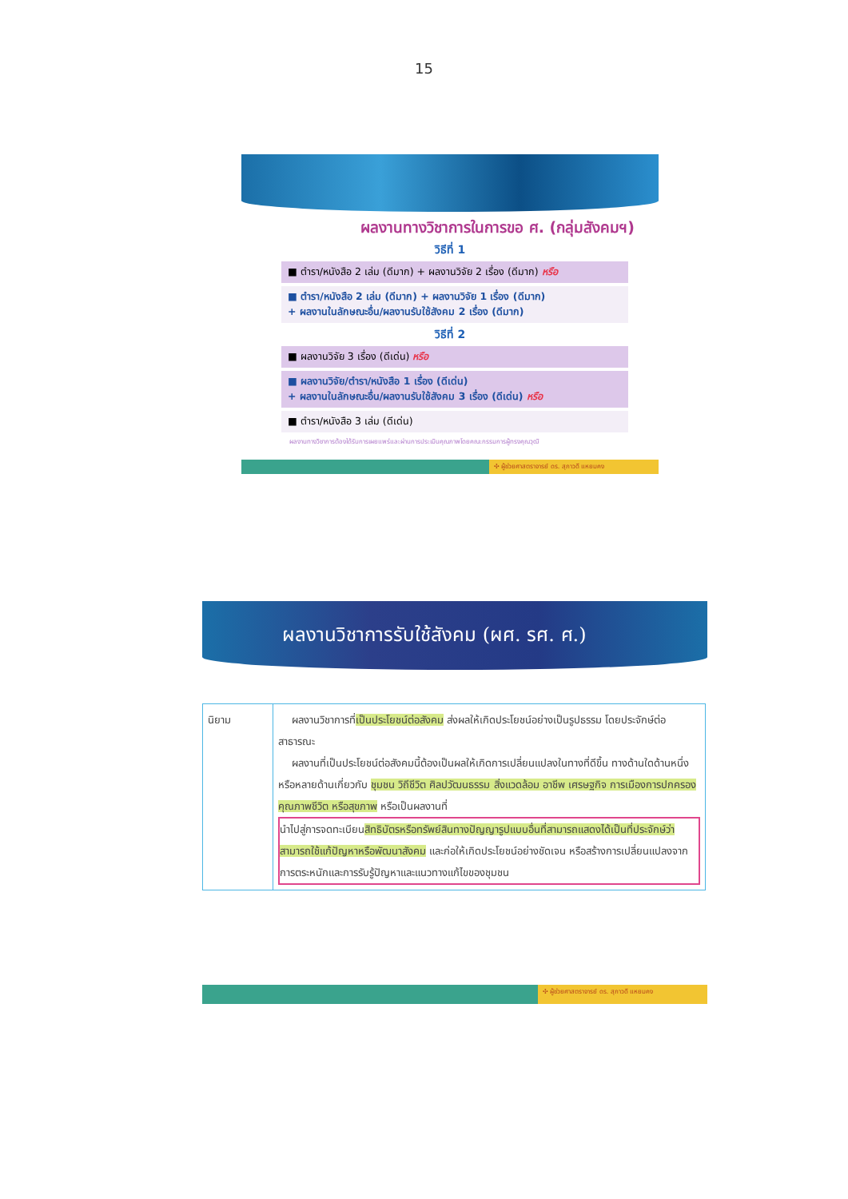15
ผลงานทางวิชาการในการขอ ศ. (กลุ่มสังคมฯ)
วิธีที่ 1
■ ตำรา/หนังสือ 2 เล่ม (ดีมาก) + ผลงานวิจัย 2 เรื่อง (ดีมาก) หรือ
■ ตำรา/หนังสือ 2 เล่ม (ดีมาก) + ผลงานวิจัย 1 เรื่อง (ดีมาก)
+ ผลงานในลักษณะอื่น/ผลงานรับใช้สังคม 2 เรื่อง (ดีมาก)
วิธีที่ 2
■ ผลงานวิจัย 3 เรื่อง (ดีเด่น) หรือ
■ ผลงานวิจัย/ตำรา/หนังสือ 1 เรื่อง (ดีเด่น)
+ ผลงานในลักษณะอื่น/ผลงานรับใช้สังคม 3 เรื่อง (ดีเด่น) หรือ
■ ตำรา/หนังสือ 3 เล่ม (ดีเด่น)
ผลงานทางวิชาการต้องได้รับการเผยแพร่และผ่านการประเมินคุณภาพโดยคณะกรรมการผู้ทรงคุณวุฒิ
✣ ผู้ช่วยศาสตราจารย์ ดร. สุภาวดี แหยมคง
ผลงานวิชาการรับใช้สังคม (ผศ. รศ. ศ.)
| นิยาม | ผลงานวิชาการที่ เป็นประโยชน์ต่อสังคม ส่งผลให้เกิดประโยชน์อย่างเป็นรูปธรรม โดยประจักษ์ต่อสาธารณะ ผลงานที่เป็นประโยชน์ต่อสังคมนี้ต้องเป็นผลให้เกิดการเปลี่ยนแปลงในทางที่ดีขึ้น ทางด้านใดด้านหนึ่งหรือหลายด้านเกี่ยวกับ ชุมชน วิถีชีวิต ศิลปวัฒนธรรม สิ่งแวดล้อม อาชีพ เศรษฐกิจ การเมืองการปกครอง คุณภาพชีวิต หรือสุขภาพ หรือเป็นผลงานที่ นำไปสู่การจดทะเบียน สิทธิบัตรหรือทรัพย์สินทางปัญญารูปแบบอื่นที่สามารถแสดงได้เป็นที่ประจักษ์ว่าสามารถใช้แก้ปัญหาหรือพัฒนาสังคม และก่อให้เกิดประโยชน์อย่างชัดเจน หรือสร้างการเปลี่ยนแปลงจากการตระหนักและการรับรู้ปัญหาและแนวทางแก้ไขของชุมชน |
✣ ผู้ช่วยศาสตราจารย์ ดร. สุภาวดี แหยมคง